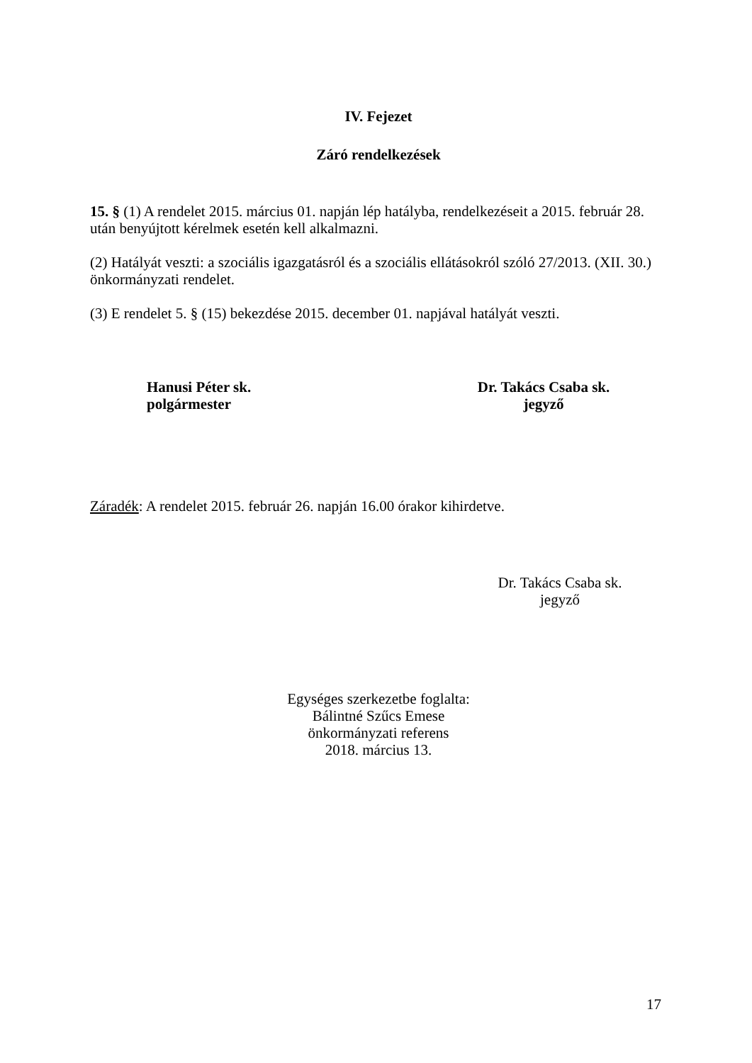IV. Fejezet
Záró rendelkezések
15. § (1) A rendelet 2015. március 01. napján lép hatályba, rendelkezéseit a 2015. február 28. után benyújtott kérelmek esetén kell alkalmazni.
(2) Hatályát veszti: a szociális igazgatásról és a szociális ellátásokról szóló 27/2013. (XII. 30.) önkormányzati rendelet.
(3) E rendelet 5. § (15) bekezdése 2015. december 01. napjával hatályát veszti.
Hanusi Péter sk.
polgármester
Dr. Takács Csaba sk.
jegyző
Záradék: A rendelet 2015. február 26. napján 16.00 órakor kihirdetve.
Dr. Takács Csaba sk.
jegyző
Egységes szerkezetbe foglalta:
Bálintné Szűcs Emese
önkormányzati referens
2018. március 13.
17